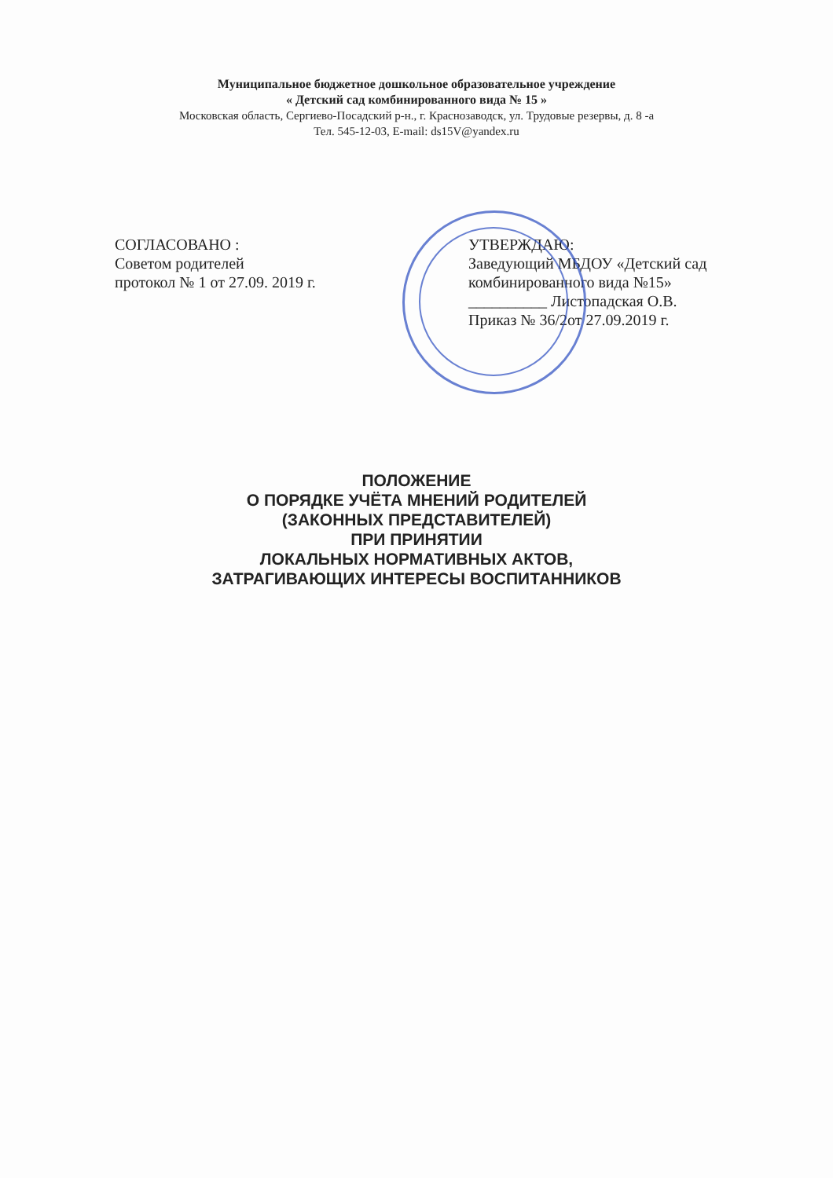Муниципальное бюджетное дошкольное образовательное учреждение
« Детский сад комбинированного вида № 15 »
Московская область, Сергиево-Посадский р-н., г. Краснозаводск, ул. Трудовые резервы, д. 8 -а
Тел. 545-12-03, E-mail: ds15V@yandex.ru
СОГЛАСОВАНО :
Советом родителей
протокол № 1 от 27.09. 2019 г.
УТВЕРЖДАЮ:
Заведующий МБДОУ «Детский сад комбинированного вида №15»
__________ Листопадская О.В.
Приказ № 36/2от 27.09.2019 г.
ПОЛОЖЕНИЕ
О ПОРЯДКЕ УЧЁТА МНЕНИЙ РОДИТЕЛЕЙ
(ЗАКОННЫХ ПРЕДСТАВИТЕЛЕЙ)
ПРИ ПРИНЯТИИ
ЛОКАЛЬНЫХ НОРМАТИВНЫХ АКТОВ,
ЗАТРАГИВАЮЩИХ ИНТЕРЕСЫ ВОСПИТАННИКОВ